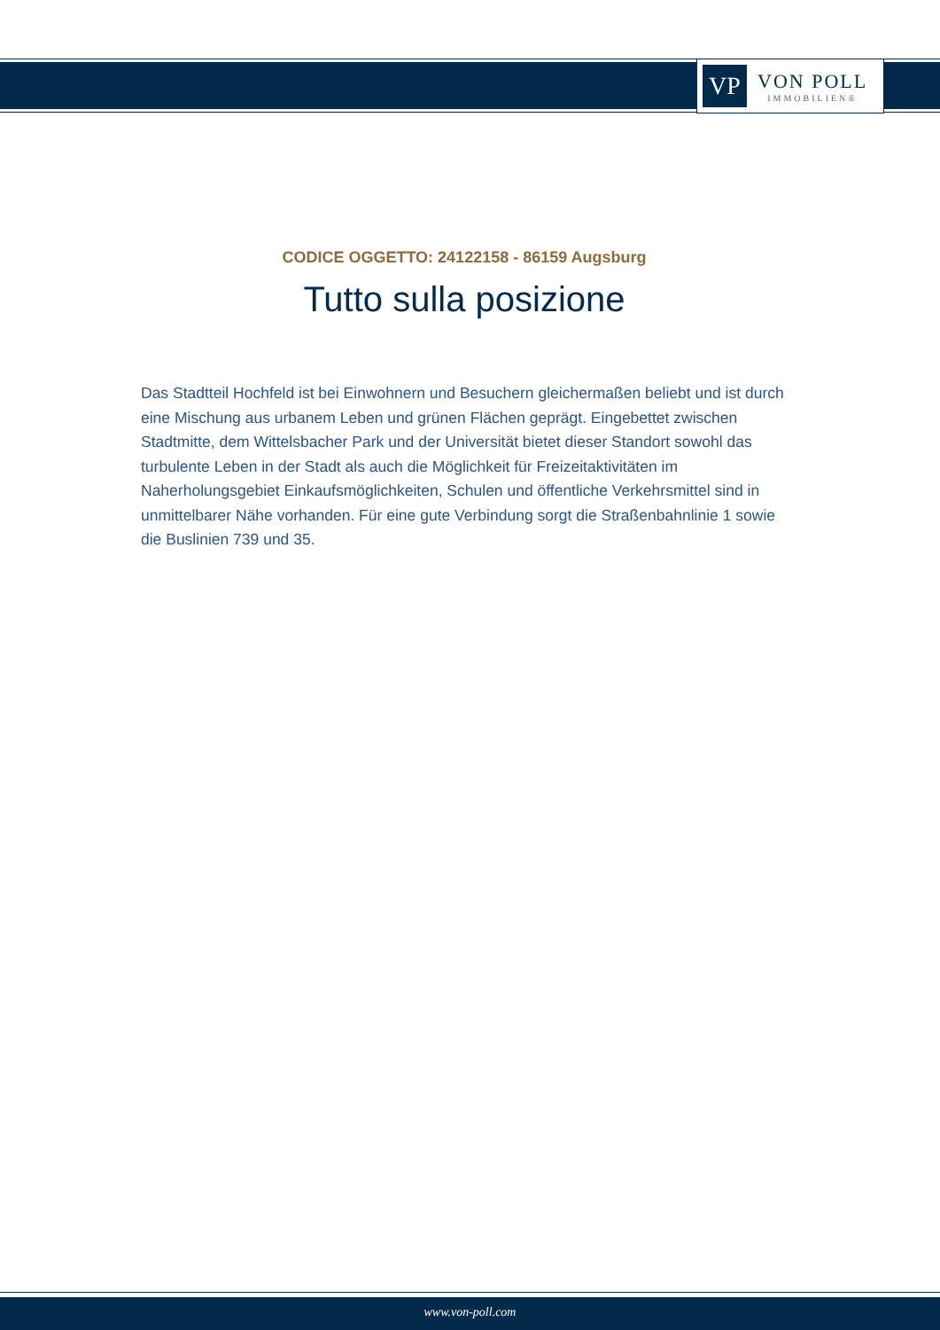VP
VON POLL
IMMOBILIEN®
CODICE OGGETTO: 24122158 - 86159 Augsburg
Tutto sulla posizione
Das Stadtteil Hochfeld ist bei Einwohnern und Besuchern gleichermaßen beliebt und ist durch eine Mischung aus urbanem Leben und grünen Flächen geprägt. Eingebettet zwischen Stadtmitte, dem Wittelsbacher Park und der Universität bietet dieser Standort sowohl das turbulente Leben in der Stadt als auch die Möglichkeit für Freizeitaktivitäten im Naherholungsgebiet Einkaufsmöglichkeiten, Schulen und öffentliche Verkehrsmittel sind in unmittelbarer Nähe vorhanden. Für eine gute Verbindung sorgt die Straßenbahnlinie 1 sowie die Buslinien 739 und 35.
www.von-poll.com